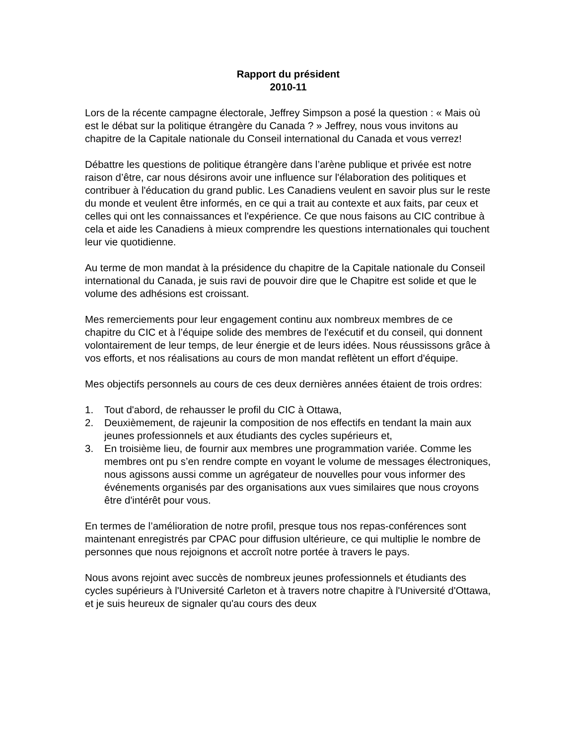Rapport du président
2010-11
Lors de la récente campagne électorale, Jeffrey Simpson a posé la question : « Mais où est le débat sur la politique étrangère du Canada ? » Jeffrey, nous vous invitons au chapitre de la Capitale nationale du Conseil international du Canada et vous verrez!
Débattre les questions de politique étrangère dans l’arène publique et privée est notre raison d’être, car nous désirons avoir une influence sur l'élaboration des politiques et contribuer à l'éducation du grand public. Les Canadiens veulent en savoir plus sur le reste du monde et veulent être informés, en ce qui a trait au contexte et aux faits, par ceux et celles qui ont les connaissances et l'expérience. Ce que nous faisons au CIC contribue à cela et aide les Canadiens à mieux comprendre les questions internationales qui touchent leur vie quotidienne.
Au terme de mon mandat à la présidence du chapitre de la Capitale nationale du Conseil international du Canada, je suis ravi de pouvoir dire que le Chapitre est solide et que le volume des adhésions est croissant.
Mes remerciements pour leur engagement continu aux nombreux membres de ce chapitre du CIC et à l’équipe solide des membres de l'exécutif et du conseil, qui donnent volontairement de leur temps, de leur énergie et de leurs idées. Nous réussissons grâce à vos efforts, et nos réalisations au cours de mon mandat reflètent un effort d'équipe.
Mes objectifs personnels au cours de ces deux dernières années étaient de trois ordres:
1. Tout d'abord, de rehausser le profil du CIC à Ottawa,
2. Deuxièmement, de rajeunir la composition de nos effectifs en tendant la main aux jeunes professionnels et aux étudiants des cycles supérieurs et,
3. En troisième lieu, de fournir aux membres une programmation variée. Comme les membres ont pu s’en rendre compte en voyant le volume de messages électroniques, nous agissons aussi comme un agrégateur de nouvelles pour vous informer des événements organisés par des organisations aux vues similaires que nous croyons être d'intérêt pour vous.
En termes de l’amélioration de notre profil, presque tous nos repas-conférences sont maintenant enregistrés par CPAC pour diffusion ultérieure, ce qui multiplie le nombre de personnes que nous rejoignons et accroît notre portée à travers le pays.
Nous avons rejoint avec succès de nombreux jeunes professionnels et étudiants des cycles supérieurs à l'Université Carleton et à travers notre chapitre à l'Université d'Ottawa, et je suis heureux de signaler qu'au cours des deux